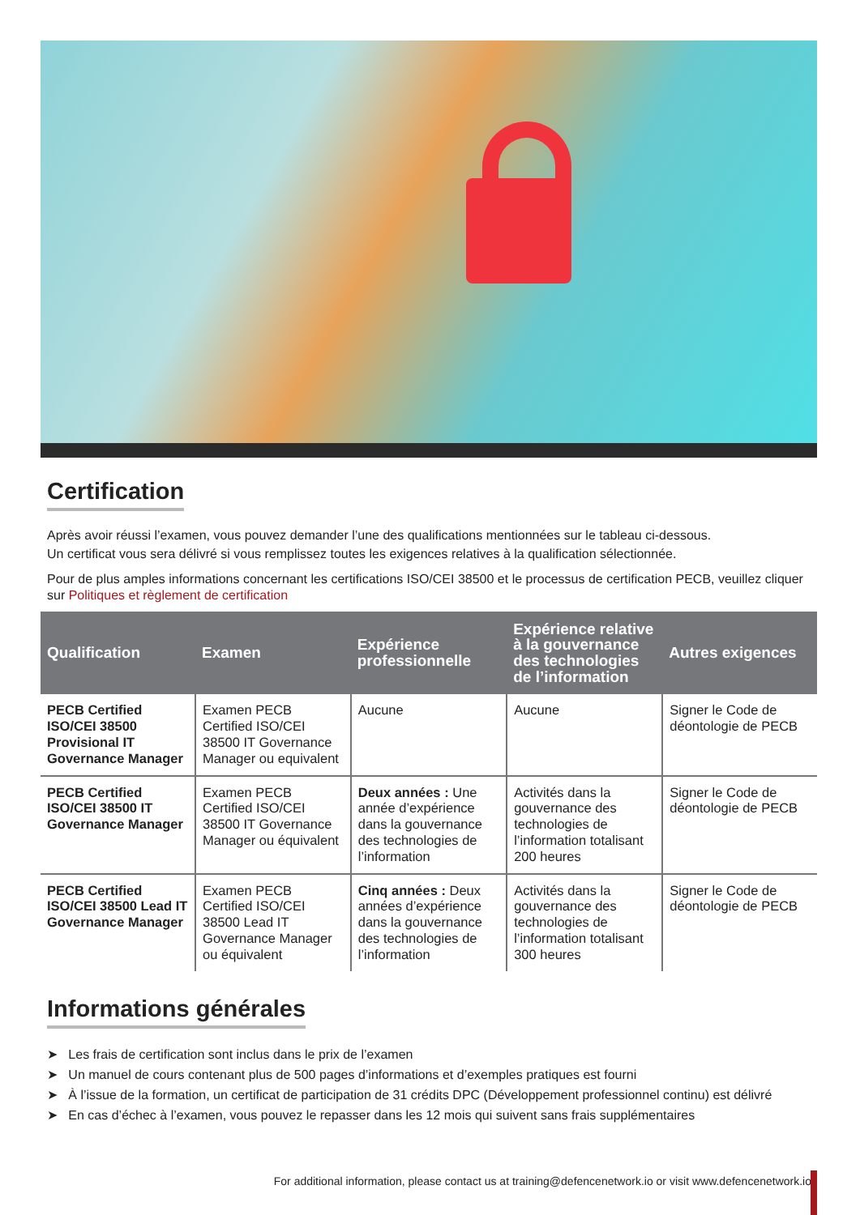Certification
Après avoir réussi l’examen, vous pouvez demander l’une des qualifications mentionnées sur le tableau ci-dessous.
Un certificat vous sera délivré si vous remplissez toutes les exigences relatives à la qualification sélectionnée.
Pour de plus amples informations concernant les certifications ISO/CEI 38500 et le processus de certification PECB, veuillez cliquer sur Politiques et règlement de certification
| Qualification | Examen | Expérience professionnelle | Expérience relative à la gouvernance des technologies de l’information | Autres exigences |
| --- | --- | --- | --- | --- |
| PECB Certified ISO/CEI 38500 Provisional IT Governance Manager | Examen PECB Certified ISO/CEI 38500 IT Governance Manager ou equivalent | Aucune | Aucune | Signer le Code de déontologie de PECB |
| PECB Certified ISO/CEI 38500 IT Governance Manager | Examen PECB Certified ISO/CEI 38500 IT Governance Manager ou équivalent | Deux années : Une année d’expérience dans la gouvernance des technologies de l’information | Activités dans la gouvernance des technologies de l’information totalisant 200 heures | Signer le Code de déontologie de PECB |
| PECB Certified ISO/CEI 38500 Lead IT Governance Manager | Examen PECB Certified ISO/CEI 38500 Lead IT Governance Manager ou équivalent | Cinq années : Deux années d’expérience dans la gouvernance des technologies de l’information | Activités dans la gouvernance des technologies de l’information totalisant 300 heures | Signer le Code de déontologie de PECB |
Informations générales
➤ Les frais de certification sont inclus dans le prix de l’examen
➤ Un manuel de cours contenant plus de 500 pages d’informations et d’exemples pratiques est fourni
➤ À l’issue de la formation, un certificat de participation de 31 crédits DPC (Développement professionnel continu) est délivré
➤ En cas d’échec à l’examen, vous pouvez le repasser dans les 12 mois qui suivent sans frais supplémentaires
For additional information, please contact us at training@defencenetwork.io or visit www.defencenetwork.io